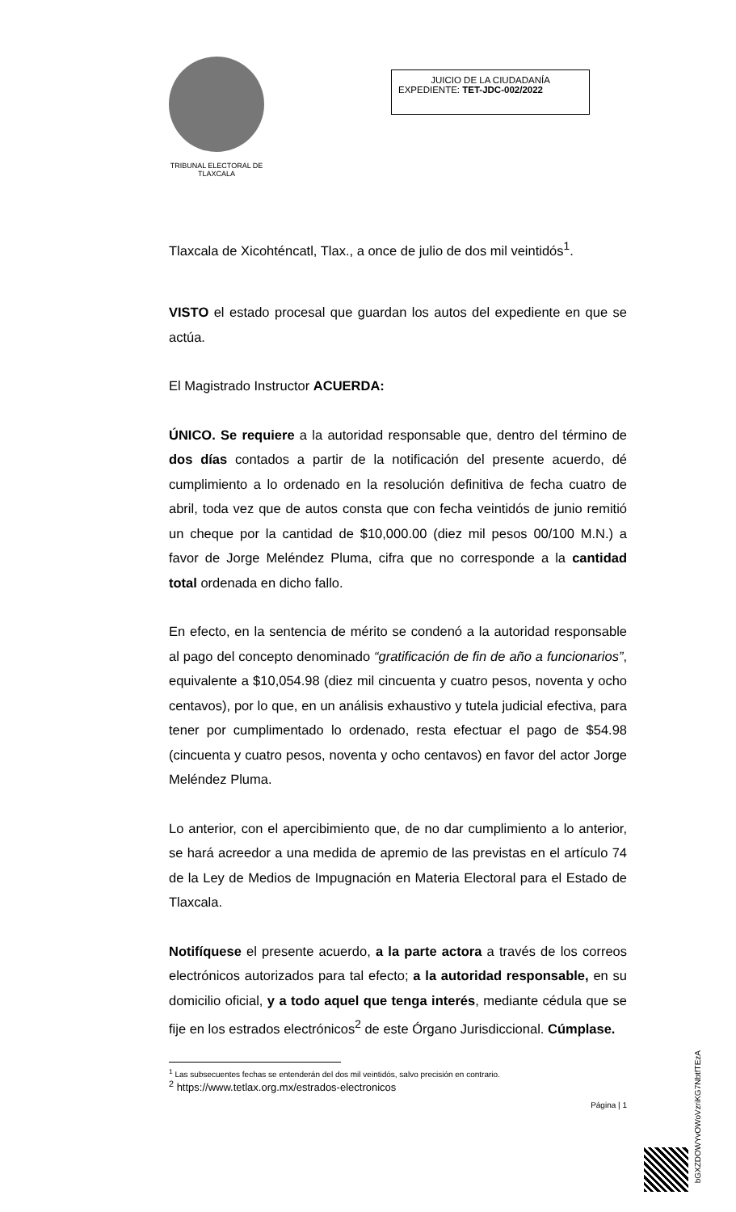TRIBUNAL ELECTORAL DE TLAXCALA
JUICIO DE LA CIUDADANÍA
EXPEDIENTE: TET-JDC-002/2022
Tlaxcala de Xicohténcatl, Tlax., a once de julio de dos mil veintidós<sup>1</sup>.
VISTO el estado procesal que guardan los autos del expediente en que se actúa.
El Magistrado Instructor ACUERDA:
ÚNICO. Se requiere a la autoridad responsable que, dentro del término de dos días contados a partir de la notificación del presente acuerdo, dé cumplimiento a lo ordenado en la resolución definitiva de fecha cuatro de abril, toda vez que de autos consta que con fecha veintidós de junio remitió un cheque por la cantidad de $10,000.00 (diez mil pesos 00/100 M.N.) a favor de Jorge Meléndez Pluma, cifra que no corresponde a la cantidad total ordenada en dicho fallo.
En efecto, en la sentencia de mérito se condenó a la autoridad responsable al pago del concepto denominado “gratificación de fin de año a funcionarios”, equivalente a $10,054.98 (diez mil cincuenta y cuatro pesos, noventa y ocho centavos), por lo que, en un análisis exhaustivo y tutela judicial efectiva, para tener por cumplimentado lo ordenado, resta efectuar el pago de $54.98 (cincuenta y cuatro pesos, noventa y ocho centavos) en favor del actor Jorge Meléndez Pluma.
Lo anterior, con el apercibimiento que, de no dar cumplimiento a lo anterior, se hará acreedor a una medida de apremio de las previstas en el artículo 74 de la Ley de Medios de Impugnación en Materia Electoral para el Estado de Tlaxcala.
Notifíquese el presente acuerdo, a la parte actora a través de los correos electrónicos autorizados para tal efecto; a la autoridad responsable, en su domicilio oficial, y a todo aquel que tenga interés, mediante cédula que se fije en los estrados electrónicos<sup>2</sup> de este Órgano Jurisdiccional. Cúmplase.
<sup>1</sup> Las subsecuentes fechas se entenderán del dos mil veintidós, salvo precisión en contrario.
<sup>2</sup> https://www.tetlax.org.mx/estrados-electronicos
Página | 1
bGXZDOWYvOWoVzriKG7NbtfTEzA